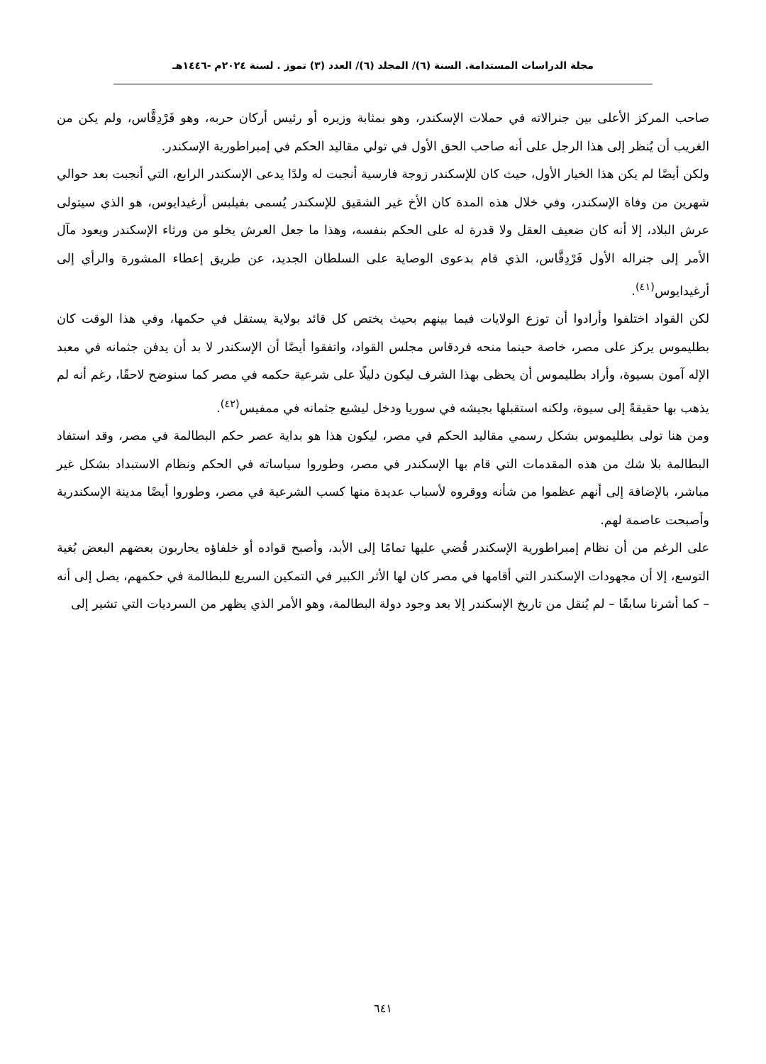مجلة الدراسات المستدامة. السنة (٦)/ المجلد (٦)/ العدد (٣) تموز . لسنة ٢٠٢٤م -١٤٤٦هـ
صاحب المركز الأعلى بين جنرالاته في حملات الإسكندر، وهو بمثابة وزيره أو رئيس أركان حربه، وهو فَرْدِقَّاس، ولم يكن من الغريب أن يُنظر إلى هذا الرجل على أنه صاحب الحق الأول في تولي مقاليد الحكم في إمبراطورية الإسكندر.
ولكن أيضًا لم يكن هذا الخيار الأول، حيث كان للإسكندر زوجة فارسية أنجبت له ولدًا يدعى الإسكندر الرابع، التي أنجبت بعد حوالي شهرين من وفاة الإسكندر، وفي خلال هذه المدة كان الأخ غير الشقيق للإسكندر يُسمى بفيلبس أرغيدايوس، هو الذي سيتولى عرش البلاد، إلا أنه كان ضعيف العقل ولا قدرة له على الحكم بنفسه، وهذا ما جعل العرش يخلو من ورثاء الإسكندر ويعود مآل الأمر إلى جنراله الأول فَرْدِقَّاس، الذي قام بدعوى الوصاية على السلطان الجديد، عن طريق إعطاء المشورة والرأي إلى أرغيدايوس<sup>(٤١)</sup>.
لكن القواد اختلفوا وأرادوا أن توزع الولايات فيما بينهم بحيث يختص كل قائد بولاية يستقل في حكمها، وفي هذا الوقت كان بطليموس يركز على مصر، خاصة حينما منحه فردقاس مجلس القواد، واتفقوا أيضًا أن الإسكندر لا بد أن يدفن جثمانه في معبد الإله آمون بسيوة، وأراد بطليموس أن يحظى بهذا الشرف ليكون دليلًا على شرعية حكمه في مصر كما سنوضح لاحقًا، رغم أنه لم يذهب بها حقيقةً إلى سيوة، ولكنه استقبلها بجيشه في سوريا ودخل ليشيع جثمانه في ممفيس<sup>(٤٢)</sup>.
ومن هنا تولى بطليموس بشكل رسمي مقاليد الحكم في مصر، ليكون هذا هو بداية عصر حكم البطالمة في مصر، وقد استفاد البطالمة بلا شك من هذه المقدمات التي قام بها الإسكندر في مصر، وطوروا سياساته في الحكم ونظام الاستبداد بشكل غير مباشر، بالإضافة إلى أنهم عظموا من شأنه ووقروه لأسباب عديدة منها كسب الشرعية في مصر، وطوروا أيضًا مدينة الإسكندرية وأصبحت عاصمة لهم.
على الرغم من أن نظام إمبراطورية الإسكندر قُضي عليها تمامًا إلى الأبد، وأصبح قواده أو خلفاؤه يحاربون بعضهم البعض بُغية التوسع، إلا أن مجهودات الإسكندر التي أقامها في مصر كان لها الأثر الكبير في التمكين السريع للبطالمة في حكمهم، يصل إلى أنه – كما أشرنا سابقًا – لم يُنقل من تاريخ الإسكندر إلا بعد وجود دولة البطالمة، وهو الأمر الذي يظهر من السرديات التي تشير إلى
٦٤١